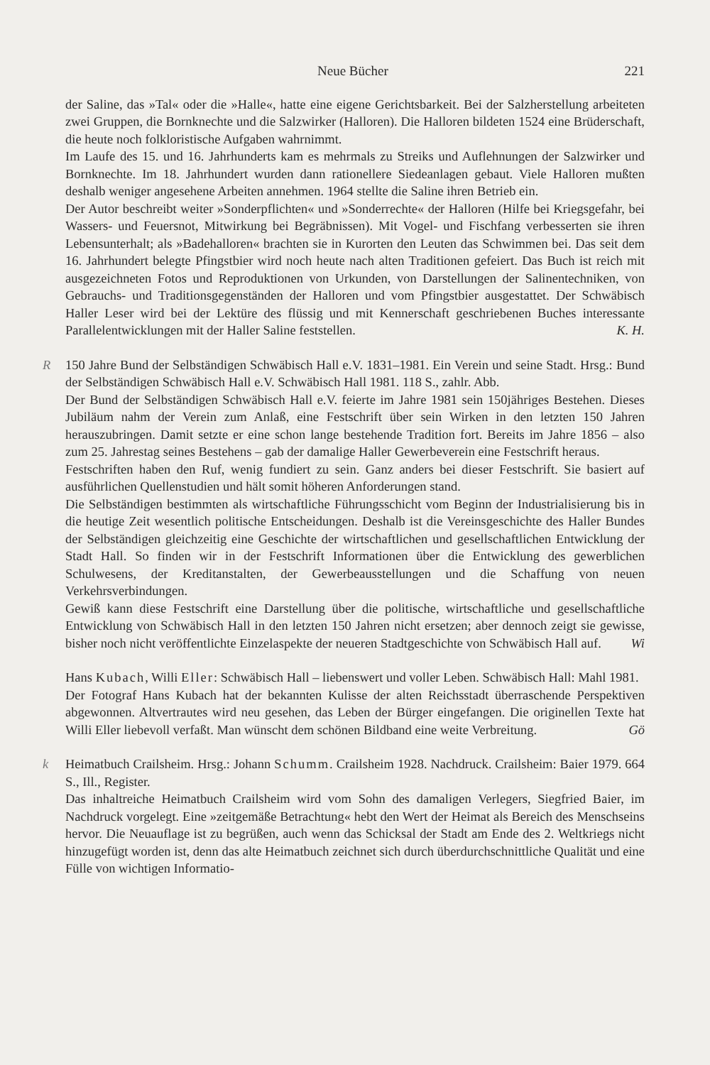Neue Bücher 221
der Saline, das »Tal« oder die »Halle«, hatte eine eigene Gerichtsbarkeit. Bei der Salzherstellung arbeiteten zwei Gruppen, die Bornknechte und die Salzwirker (Halloren). Die Halloren bildeten 1524 eine Brüderschaft, die heute noch folkloristische Aufgaben wahrnimmt.
Im Laufe des 15. und 16. Jahrhunderts kam es mehrmals zu Streiks und Auflehnungen der Salzwirker und Bornknechte. Im 18. Jahrhundert wurden dann rationellere Siedeanlagen gebaut. Viele Halloren mußten deshalb weniger angesehene Arbeiten annehmen. 1964 stellte die Saline ihren Betrieb ein.
Der Autor beschreibt weiter »Sonderpflichten« und »Sonderrechte« der Halloren (Hilfe bei Kriegsgefahr, bei Wassers- und Feuersnot, Mitwirkung bei Begräbnissen). Mit Vogel- und Fischfang verbesserten sie ihren Lebensunterhalt; als »Badehalloren« brachten sie in Kurorten den Leuten das Schwimmen bei. Das seit dem 16. Jahrhundert belegte Pfingstbier wird noch heute nach alten Traditionen gefeiert. Das Buch ist reich mit ausgezeichneten Fotos und Reproduktionen von Urkunden, von Darstellungen der Salinentechniken, von Gebrauchs- und Traditionsgegenständen der Halloren und vom Pfingstbier ausgestattet. Der Schwäbisch Haller Leser wird bei der Lektüre des flüssig und mit Kennerschaft geschriebenen Buches interessante Parallelentwicklungen mit der Haller Saline feststellen. K. H.
R 150 Jahre Bund der Selbständigen Schwäbisch Hall e.V. 1831–1981. Ein Verein und seine Stadt. Hrsg.: Bund der Selbständigen Schwäbisch Hall e.V. Schwäbisch Hall 1981. 118 S., zahlr. Abb.
Der Bund der Selbständigen Schwäbisch Hall e.V. feierte im Jahre 1981 sein 150jähriges Bestehen. Dieses Jubiläum nahm der Verein zum Anlaß, eine Festschrift über sein Wirken in den letzten 150 Jahren herauszubringen. Damit setzte er eine schon lange bestehende Tradition fort. Bereits im Jahre 1856 – also zum 25. Jahrestag seines Bestehens – gab der damalige Haller Gewerbeverein eine Festschrift heraus.
Festschriften haben den Ruf, wenig fundiert zu sein. Ganz anders bei dieser Festschrift. Sie basiert auf ausführlichen Quellenstudien und hält somit höheren Anforderungen stand.
Die Selbständigen bestimmten als wirtschaftliche Führungsschicht vom Beginn der Industrialisierung bis in die heutige Zeit wesentlich politische Entscheidungen. Deshalb ist die Vereinsgeschichte des Haller Bundes der Selbständigen gleichzeitig eine Geschichte der wirtschaftlichen und gesellschaftlichen Entwicklung der Stadt Hall. So finden wir in der Festschrift Informationen über die Entwicklung des gewerblichen Schulwesens, der Kreditanstalten, der Gewerbeausstellungen und die Schaffung von neuen Verkehrsverbindungen.
Gewiß kann diese Festschrift eine Darstellung über die politische, wirtschaftliche und gesellschaftliche Entwicklung von Schwäbisch Hall in den letzten 150 Jahren nicht ersetzen; aber dennoch zeigt sie gewisse, bisher noch nicht veröffentlichte Einzelaspekte der neueren Stadtgeschichte von Schwäbisch Hall auf. Wi
Hans Kubach, Willi Eller: Schwäbisch Hall – liebenswert und voller Leben. Schwäbisch Hall: Mahl 1981.
Der Fotograf Hans Kubach hat der bekannten Kulisse der alten Reichsstadt überraschende Perspektiven abgewonnen. Altvertrautes wird neu gesehen, das Leben der Bürger eingefangen. Die originellen Texte hat Willi Eller liebevoll verfaßt. Man wünscht dem schönen Bildband eine weite Verbreitung. Gö
k Heimatbuch Crailsheim. Hrsg.: Johann Schumm. Crailsheim 1928. Nachdruck. Crailsheim: Baier 1979. 664 S., Ill., Register.
Das inhaltreiche Heimatbuch Crailsheim wird vom Sohn des damaligen Verlegers, Siegfried Baier, im Nachdruck vorgelegt. Eine »zeitgemäße Betrachtung« hebt den Wert der Heimat als Bereich des Menschseins hervor. Die Neuauflage ist zu begrüßen, auch wenn das Schicksal der Stadt am Ende des 2. Weltkriegs nicht hinzugefügt worden ist, denn das alte Heimatbuch zeichnet sich durch überdurchschnittliche Qualität und eine Fülle von wichtigen Informatio-